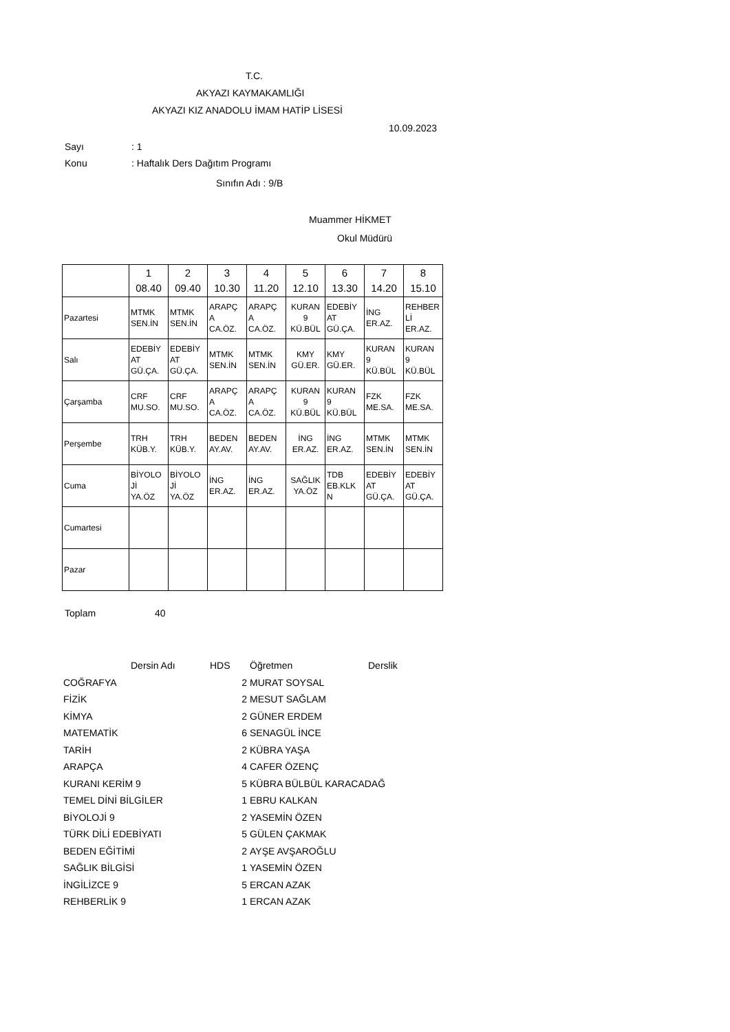T.C.
AKYAZI KAYMAKAMLIĞI
AKYAZI KIZ ANADOLU İMAM HATİP LİSESİ
10.09.2023
Sayı : 1
Konu : Haftalık Ders Dağıtım Programı
Sınıfın Adı : 9/B
Muammer HİKMET
Okul Müdürü
| | 1 08.40 | 2 09.40 | 3 10.30 | 4 11.20 | 5 12.10 | 6 13.30 | 7 14.20 | 8 15.10 |
| Pazartesi | MTMK SEN.İN | MTMK SEN.İN | ARAPÇ A CA.ÖZ. | ARAPÇ A CA.ÖZ. | KURAN 9 KÜ.BÜL | EDEBİY AT GÜ.ÇA. | İNG ER.AZ. | REHBER Lİ ER.AZ. |
| Salı | EDEBİY AT GÜ.ÇA. | EDEBİY AT GÜ.ÇA. | MTMK SEN.İN | MTMK SEN.İN | KMY GÜ.ER. | KMY GÜ.ER. | KURAN 9 KÜ.BÜL | KURAN 9 KÜ.BÜL |
| Çarşamba | CRF MU.SO. | CRF MU.SO. | ARAPÇ A CA.ÖZ. | ARAPÇ A CA.ÖZ. | KURAN 9 KÜ.BÜL | KURAN 9 KÜ.BÜL | FZK ME.SA. | FZK ME.SA. |
| Perşembe | TRH KÜB.Y. | TRH KÜB.Y. | BEDEN AY.AV. | BEDEN AY.AV. | İNG ER.AZ. | İNG ER.AZ. | MTMK SEN.İN | MTMK SEN.İN |
| Cuma | BİYOLO Jİ YA.ÖZ | BİYOLO Jİ YA.ÖZ | İNG ER.AZ. | İNG ER.AZ. | SAĞLIK YA.ÖZ | TDB EB.KLK N | EDEBİY AT GÜ.ÇA. | EDEBİY AT GÜ.ÇA. |
| Cumartesi | | | | | | | | |
| Pazar | | | | | | | | |
Toplam 40
| | Dersin Adı | HDS | Öğretmen | Derslik |
| --- | --- | --- | --- | --- |
| COĞRAFYA | | 2 | MURAT SOYSAL | |
| FİZİK | | 2 | MESUT SAĞLAM | |
| KİMYA | | 2 | GÜNER ERDEM | |
| MATEMATİK | | 6 | SENAGÜL İNCE | |
| TARİH | | 2 | KÜBRA YAŞA | |
| ARAPÇA | | 4 | CAFER ÖZENÇ | |
| KURANI KERİM 9 | | 5 | KÜBRA BÜLBÜL KARACADAĞ | |
| TEMEL DİNİ BİLGİLER | | 1 | EBRU KALKAN | |
| BİYOLOJİ 9 | | 2 | YASEMİN ÖZEN | |
| TÜRK DİLİ EDEBİYATI | | 5 | GÜLEN ÇAKMAK | |
| BEDEN EĞİTİMİ | | 2 | AYŞE AVŞAROĞLU | |
| SAĞLIK BİLGİSİ | | 1 | YASEMİN ÖZEN | |
| İNGİLİZCE 9 | | 5 | ERCAN AZAK | |
| REHBERLİK 9 | | 1 | ERCAN AZAK | |